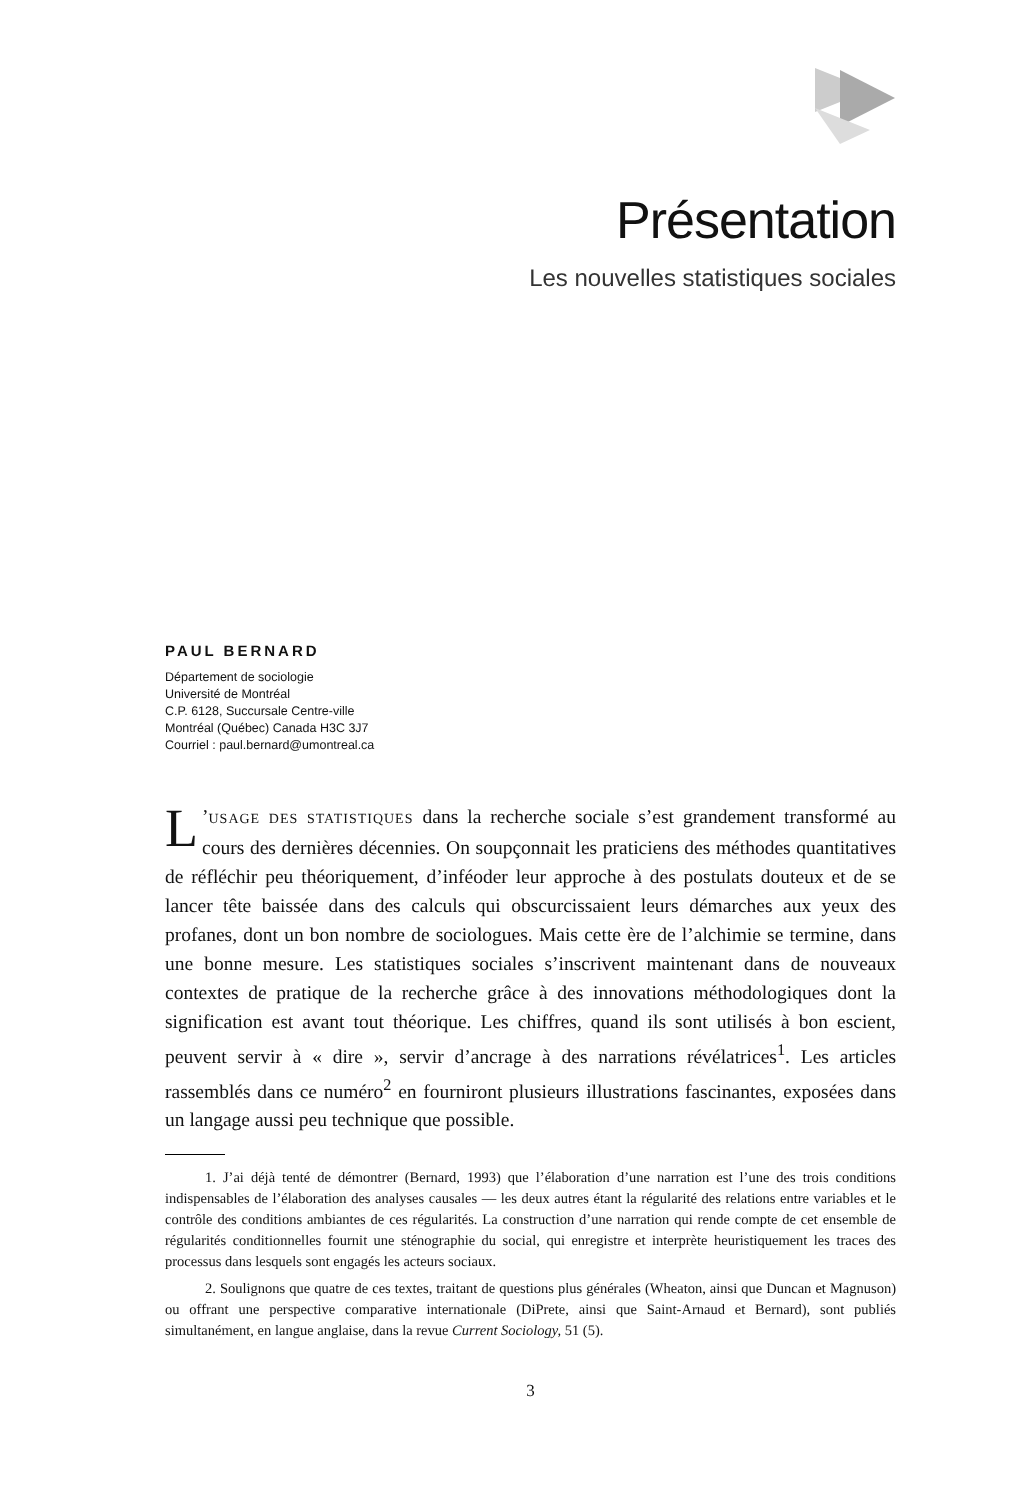Présentation
Les nouvelles statistiques sociales
PAUL BERNARD
Département de sociologie
Université de Montréal
C.P. 6128, Succursale Centre-ville
Montréal (Québec) Canada H3C 3J7
Courriel : paul.bernard@umontreal.ca
L’USAGE DES STATISTIQUES dans la recherche sociale s’est grandement transformé au cours des dernières décennies. On soupçonnait les praticiens des méthodes quantitatives de réfléchir peu théoriquement, d’inféoder leur approche à des postulats douteux et de se lancer tête baissée dans des calculs qui obscurcissaient leurs démarches aux yeux des profanes, dont un bon nombre de sociologues. Mais cette ère de l’alchimie se termine, dans une bonne mesure. Les statistiques sociales s’inscrivent maintenant dans de nouveaux contextes de pratique de la recherche grâce à des innovations méthodologiques dont la signification est avant tout théorique. Les chiffres, quand ils sont utilisés à bon escient, peuvent servir à « dire », servir d’ancrage à des narrations révélatrices<sup>1</sup>. Les articles rassemblés dans ce numéro<sup>2</sup> en fourniront plusieurs illustrations fascinantes, exposées dans un langage aussi peu technique que possible.
1. J’ai déjà tenté de démontrer (Bernard, 1993) que l’élaboration d’une narration est l’une des trois conditions indispensables de l’élaboration des analyses causales — les deux autres étant la régularité des relations entre variables et le contrôle des conditions ambiantes de ces régularités. La construction d’une narration qui rende compte de cet ensemble de régularités conditionnelles fournit une sténographie du social, qui enregistre et interprète heuristiquement les traces des processus dans lesquels sont engagés les acteurs sociaux.
2. Soulignons que quatre de ces textes, traitant de questions plus générales (Wheaton, ainsi que Duncan et Magnuson) ou offrant une perspective comparative internationale (DiPrete, ainsi que Saint-Arnaud et Bernard), sont publiés simultanément, en langue anglaise, dans la revue Current Sociology, 51 (5).
3